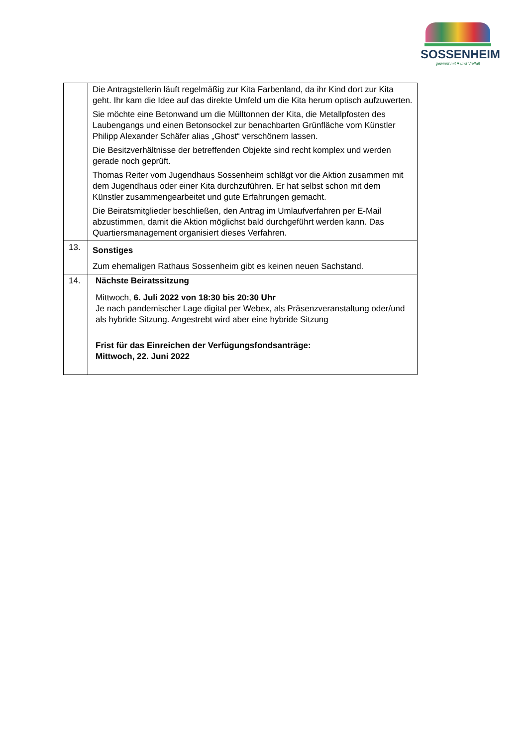SOSSENHEIM
gewinnt mit ♥ und Vielfalt
| | Die Antragstellerin läuft regelmäßig zur Kita Farbenland, da ihr Kind dort zur Kita geht. Ihr kam die Idee auf das direkte Umfeld um die Kita herum optisch aufzuwerten. Sie möchte eine Betonwand um die Mülltonnen der Kita, die Metallpfosten des Laubengangs und einen Betonsockel zur benachbarten Grünfläche vom Künstler Philipp Alexander Schäfer alias „Ghost“ verschönern lassen. Die Besitzverhältnisse der betreffenden Objekte sind recht komplex und werden gerade noch geprüft. Thomas Reiter vom Jugendhaus Sossenheim schlägt vor die Aktion zusammen mit dem Jugendhaus oder einer Kita durchzuführen. Er hat selbst schon mit dem Künstler zusammengearbeitet und gute Erfahrungen gemacht. Die Beiratsmitglieder beschließen, den Antrag im Umlaufverfahren per E-Mail abzustimmen, damit die Aktion möglichst bald durchgeführt werden kann. Das Quartiersmanagement organisiert dieses Verfahren. |
| 13. | Sonstiges Zum ehemaligen Rathaus Sossenheim gibt es keinen neuen Sachstand. |
| 14. | Nächste Beiratssitzung Mittwoch, 6. Juli 2022 von 18:30 bis 20:30 Uhr Je nach pandemischer Lage digital per Webex, als Präsenzveranstaltung oder/und als hybride Sitzung. Angestrebt wird aber eine hybride Sitzung Frist für das Einreichen der Verfügungsfondsanträge: Mittwoch, 22. Juni 2022 |